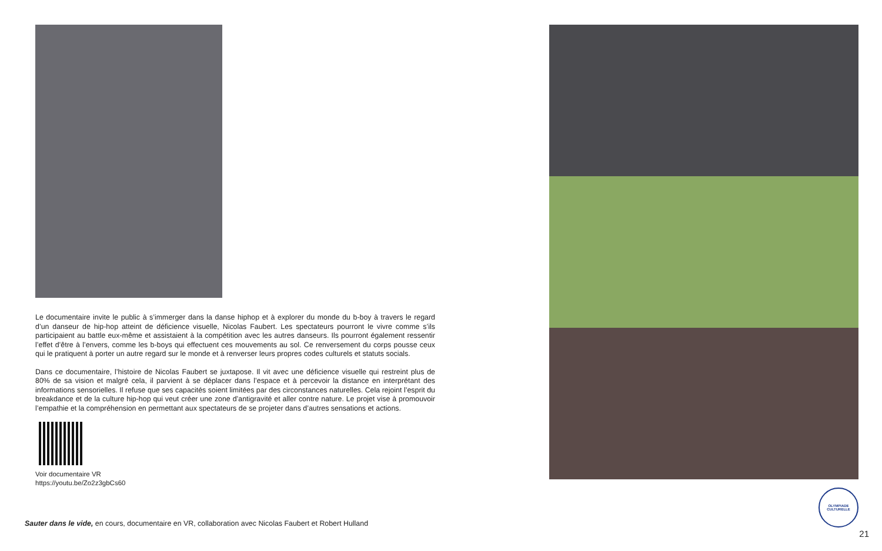Le documentaire invite le public à s’immerger dans la danse hiphop et à explorer du monde du b-boy à travers le regard d’un danseur de hip-hop atteint de déficience visuelle, Nicolas Faubert. Les spectateurs pourront le vivre comme s’ils participaient au battle eux-même et assistaient à la compétition avec les autres danseurs. Ils pourront également ressentir l’effet d’être à l’envers, comme les b-boys qui effectuent ces mouvements au sol. Ce renversement du corps pousse ceux qui le pratiquent à porter un autre regard sur le monde et à renverser leurs propres codes culturels et statuts socials.
Dans ce documentaire, l’histoire de Nicolas Faubert se juxtapose. Il vit avec une déficience visuelle qui restreint plus de 80% de sa vision et malgré cela, il parvient à se déplacer dans l’espace et à percevoir la distance en interprétant des informations sensorielles. Il refuse que ses capacités soient limitées par des circonstances naturelles. Cela rejoint l’esprit du breakdance et de la culture hip-hop qui veut créer une zone d’antigravité et aller contre nature. Le projet vise à promouvoir l’empathie et la compréhension en permettant aux spectateurs de se projeter dans d’autres sensations et actions.
Voir documentaire VR
https://youtu.be/Zo2z3gbCs60
Sauter dans le vide, en cours, documentaire en VR, collaboration avec Nicolas Faubert et Robert Hulland
OLYMPIADE
CULTURELLE
21